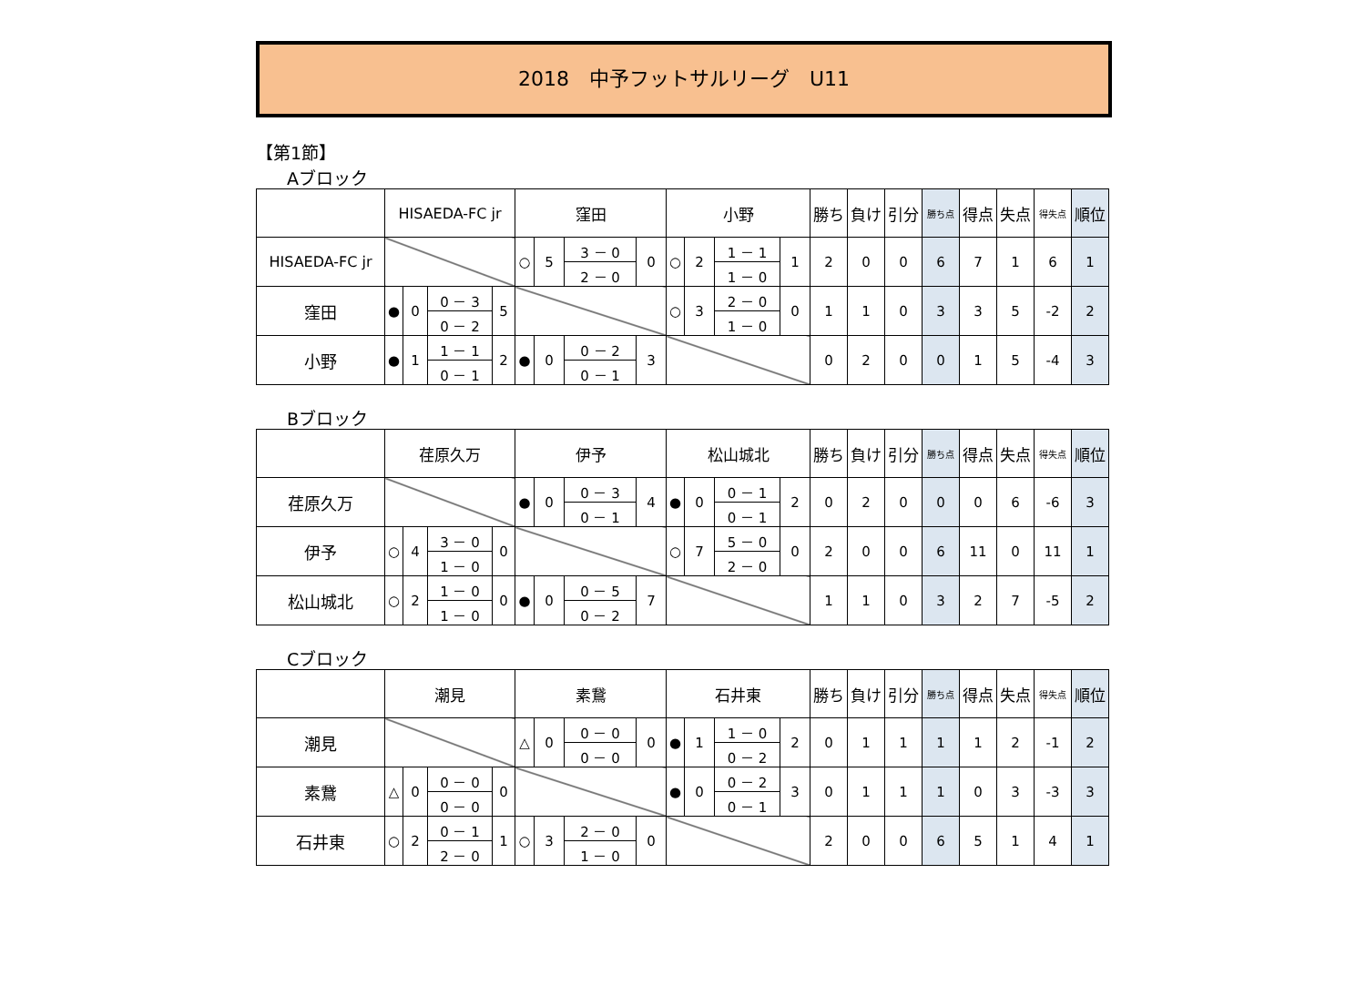2018　中予フットサルリーグ　U11
【第1節】
Aブロック
| | HISAEDA-FC jr | | | | 窪田 | | | | 小野 | | | | 勝ち | 負け | 引分 | 勝ち点 | 得点 | 失点 | 得失点 | 順位 |
| --- | --- | --- | --- | --- | --- | --- | --- | --- | --- | --- | --- | --- | --- | --- | --- | --- | --- | --- | --- | --- |
| HISAEDA-FC jr | | | | | ○ | 5 | 3 － 0 | 0 | ○ | 2 | 1 － 1 | 1 | 2 | 0 | 0 | 6 | 7 | 1 | 6 | 1 |
| | | | | | | | 2 － 0 | | | | 1 － 0 | | | | | | | | | |
| 窪田 | ● | 0 | 0 － 3 | 5 | | | | | ○ | 3 | 2 － 0 | 0 | 1 | 1 | 0 | 3 | 3 | 5 | -2 | 2 |
| | | | 0 － 2 | | | | | | | | 1 － 0 | | | | | | | | | |
| 小野 | ● | 1 | 1 － 1 | 2 | ● | 0 | 0 － 2 | 3 | | | | | 0 | 2 | 0 | 0 | 1 | 5 | -4 | 3 |
| | | | 0 － 1 | | | | 0 － 1 | | | | | | | | | | | | | |
Bブロック
| | 荏原久万 | | | | 伊予 | | | | 松山城北 | | | | 勝ち | 負け | 引分 | 勝ち点 | 得点 | 失点 | 得失点 | 順位 |
| --- | --- | --- | --- | --- | --- | --- | --- | --- | --- | --- | --- | --- | --- | --- | --- | --- | --- | --- | --- | --- |
| 荏原久万 | | | | | ● | 0 | 0 － 3 | 4 | ● | 0 | 0 － 1 | 2 | 0 | 2 | 0 | 0 | 0 | 6 | -6 | 3 |
| | | | | | | | 0 － 1 | | | | 0 － 1 | | | | | | | | | |
| 伊予 | ○ | 4 | 3 － 0 | 0 | | | | | ○ | 7 | 5 － 0 | 0 | 2 | 0 | 0 | 6 | 11 | 0 | 11 | 1 |
| | | | 1 － 0 | | | | | | | | 2 － 0 | | | | | | | | | |
| 松山城北 | ○ | 2 | 1 － 0 | 0 | ● | 0 | 0 － 5 | 7 | | | | | 1 | 1 | 0 | 3 | 2 | 7 | -5 | 2 |
| | | | 1 － 0 | | | | 0 － 2 | | | | | | | | | | | | | |
Cブロック
| | 潮見 | | | | 素鵞 | | | | 石井東 | | | | 勝ち | 負け | 引分 | 勝ち点 | 得点 | 失点 | 得失点 | 順位 |
| --- | --- | --- | --- | --- | --- | --- | --- | --- | --- | --- | --- | --- | --- | --- | --- | --- | --- | --- | --- | --- |
| 潮見 | | | | | △ | 0 | 0 － 0 | 0 | ● | 1 | 1 － 0 | 2 | 0 | 1 | 1 | 1 | 1 | 2 | -1 | 2 |
| | | | | | | | 0 － 0 | | | | 0 － 2 | | | | | | | | | |
| 素鵞 | △ | 0 | 0 － 0 | 0 | | | | | ● | 0 | 0 － 2 | 3 | 0 | 1 | 1 | 1 | 0 | 3 | -3 | 3 |
| | | | 0 － 0 | | | | | | | | 0 － 1 | | | | | | | | | |
| 石井東 | ○ | 2 | 0 － 1 | 1 | ○ | 3 | 2 － 0 | 0 | | | | | 2 | 0 | 0 | 6 | 5 | 1 | 4 | 1 |
| | | | 2 － 0 | | | | 1 － 0 | | | | | | | | | | | | | |